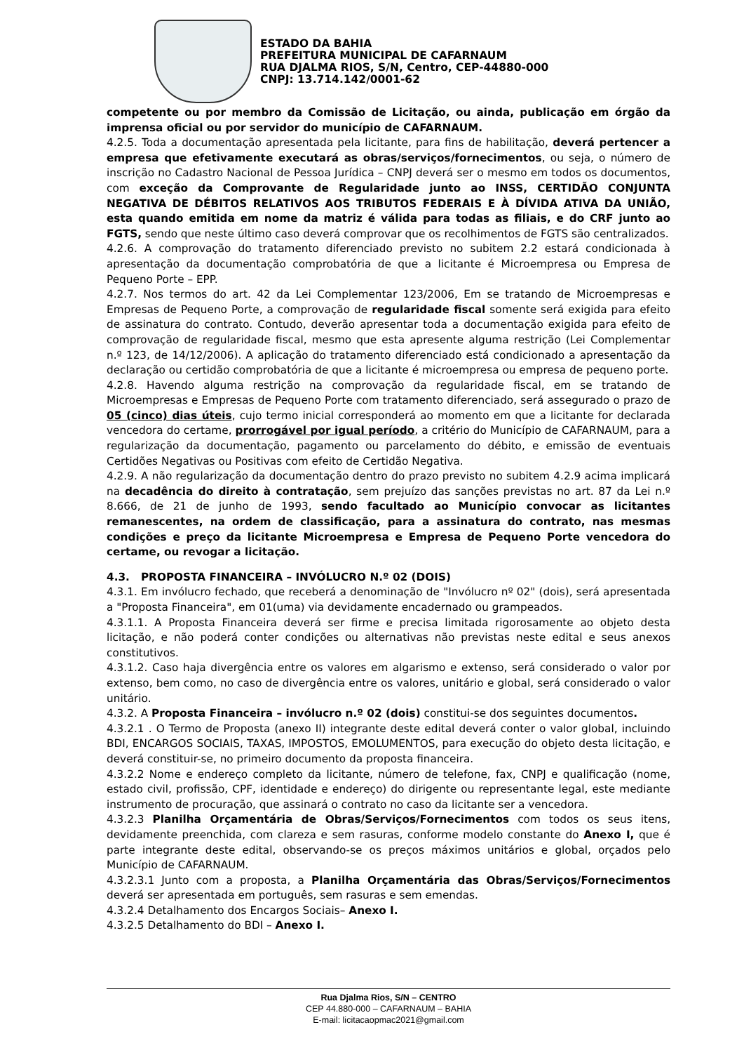ESTADO DA BAHIA
PREFEITURA MUNICIPAL DE CAFARNAUM
RUA DJALMA RIOS, S/N, Centro, CEP-44880-000
CNPJ: 13.714.142/0001-62
competente ou por membro da Comissão de Licitação, ou ainda, publicação em órgão da imprensa oficial ou por servidor do município de CAFARNAUM.
4.2.5. Toda a documentação apresentada pela licitante, para fins de habilitação, deverá pertencer a empresa que efetivamente executará as obras/serviços/fornecimentos, ou seja, o número de inscrição no Cadastro Nacional de Pessoa Jurídica – CNPJ deverá ser o mesmo em todos os documentos, com exceção da Comprovante de Regularidade junto ao INSS, CERTIDÃO CONJUNTA NEGATIVA DE DÉBITOS RELATIVOS AOS TRIBUTOS FEDERAIS E À DÍVIDA ATIVA DA UNIÃO, esta quando emitida em nome da matriz é válida para todas as filiais, e do CRF junto ao FGTS, sendo que neste último caso deverá comprovar que os recolhimentos de FGTS são centralizados.
4.2.6. A comprovação do tratamento diferenciado previsto no subitem 2.2 estará condicionada à apresentação da documentação comprobatória de que a licitante é Microempresa ou Empresa de Pequeno Porte – EPP.
4.2.7. Nos termos do art. 42 da Lei Complementar 123/2006, Em se tratando de Microempresas e Empresas de Pequeno Porte, a comprovação de regularidade fiscal somente será exigida para efeito de assinatura do contrato. Contudo, deverão apresentar toda a documentação exigida para efeito de comprovação de regularidade fiscal, mesmo que esta apresente alguma restrição (Lei Complementar n.º 123, de 14/12/2006). A aplicação do tratamento diferenciado está condicionado a apresentação da declaração ou certidão comprobatória de que a licitante é microempresa ou empresa de pequeno porte.
4.2.8. Havendo alguma restrição na comprovação da regularidade fiscal, em se tratando de Microempresas e Empresas de Pequeno Porte com tratamento diferenciado, será assegurado o prazo de 05 (cinco) dias úteis, cujo termo inicial corresponderá ao momento em que a licitante for declarada vencedora do certame, prorrogável por igual período, a critério do Município de CAFARNAUM, para a regularização da documentação, pagamento ou parcelamento do débito, e emissão de eventuais Certidões Negativas ou Positivas com efeito de Certidão Negativa.
4.2.9. A não regularização da documentação dentro do prazo previsto no subitem 4.2.9 acima implicará na decadência do direito à contratação, sem prejuízo das sanções previstas no art. 87 da Lei n.º 8.666, de 21 de junho de 1993, sendo facultado ao Município convocar as licitantes remanescentes, na ordem de classificação, para a assinatura do contrato, nas mesmas condições e preço da licitante Microempresa e Empresa de Pequeno Porte vencedora do certame, ou revogar a licitação.
4.3. PROPOSTA FINANCEIRA – INVÓLUCRO N.º 02 (DOIS)
4.3.1. Em invólucro fechado, que receberá a denominação de "Invólucro nº 02" (dois), será apresentada a "Proposta Financeira", em 01(uma) via devidamente encadernado ou grampeados.
4.3.1.1. A Proposta Financeira deverá ser firme e precisa limitada rigorosamente ao objeto desta licitação, e não poderá conter condições ou alternativas não previstas neste edital e seus anexos constitutivos.
4.3.1.2. Caso haja divergência entre os valores em algarismo e extenso, será considerado o valor por extenso, bem como, no caso de divergência entre os valores, unitário e global, será considerado o valor unitário.
4.3.2. A Proposta Financeira – invólucro n.º 02 (dois) constitui-se dos seguintes documentos.
4.3.2.1 . O Termo de Proposta (anexo II) integrante deste edital deverá conter o valor global, incluindo BDI, ENCARGOS SOCIAIS, TAXAS, IMPOSTOS, EMOLUMENTOS, para execução do objeto desta licitação, e deverá constituir-se, no primeiro documento da proposta financeira.
4.3.2.2 Nome e endereço completo da licitante, número de telefone, fax, CNPJ e qualificação (nome, estado civil, profissão, CPF, identidade e endereço) do dirigente ou representante legal, este mediante instrumento de procuração, que assinará o contrato no caso da licitante ser a vencedora.
4.3.2.3 Planilha Orçamentária de Obras/Serviços/Fornecimentos com todos os seus itens, devidamente preenchida, com clareza e sem rasuras, conforme modelo constante do Anexo I, que é parte integrante deste edital, observando-se os preços máximos unitários e global, orçados pelo Município de CAFARNAUM.
4.3.2.3.1 Junto com a proposta, a Planilha Orçamentária das Obras/Serviços/Fornecimentos deverá ser apresentada em português, sem rasuras e sem emendas.
4.3.2.4 Detalhamento dos Encargos Sociais– Anexo I.
4.3.2.5 Detalhamento do BDI – Anexo I.
Rua Djalma Rios, S/N – CENTRO
CEP 44.880-000 – CAFARNAUM – BAHIA
E-mail: licitacaopmac2021@gmail.com